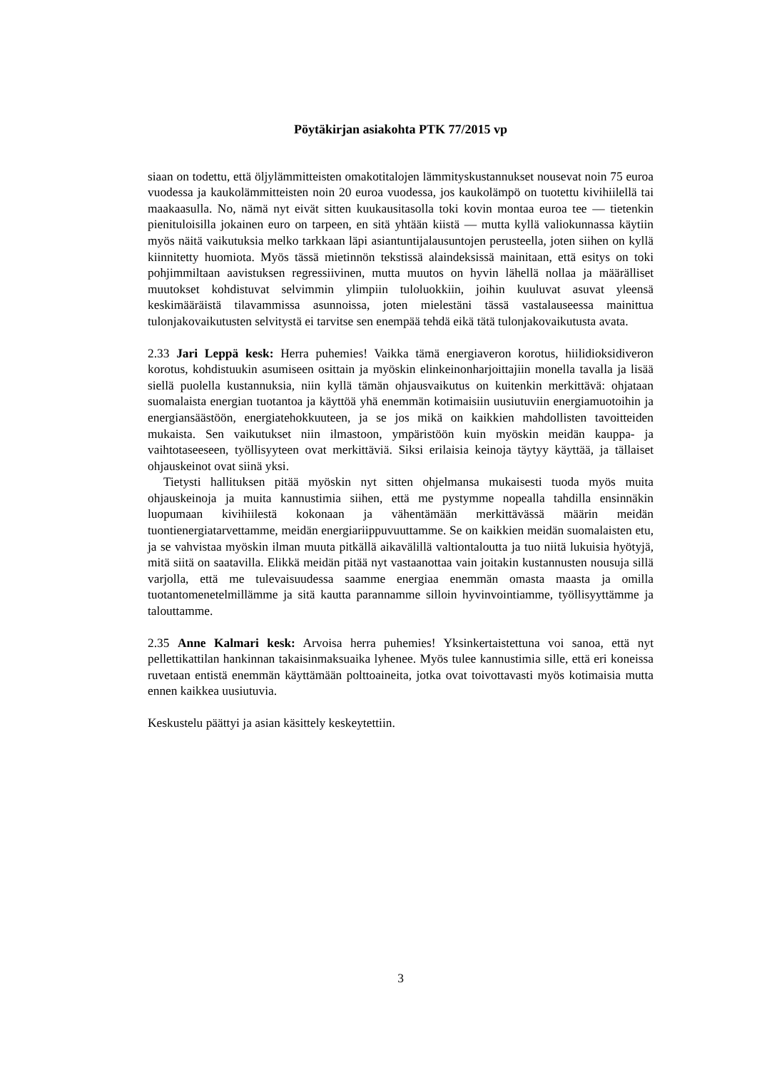Pöytäkirjan asiakohta PTK 77/2015 vp
siaan on todettu, että öljylämmitteisten omakotitalojen lämmityskustannukset nousevat noin 75 euroa vuodessa ja kaukolämmitteisten noin 20 euroa vuodessa, jos kaukolämpö on tuotettu kivihiilellä tai maakaasulla. No, nämä nyt eivät sitten kuukausitasolla toki kovin montaa euroa tee — tietenkin pienituloisilla jokainen euro on tarpeen, en sitä yhtään kiistä — mutta kyllä valiokunnassa käytiin myös näitä vaikutuksia melko tarkkaan läpi asiantuntijalausuntojen perusteella, joten siihen on kyllä kiinnitetty huomiota. Myös tässä mietinnön tekstissä alaindeksissä mainitaan, että esitys on toki pohjimmiltaan aavistuksen regressiivinen, mutta muutos on hyvin lähellä nollaa ja määrälliset muutokset kohdistuvat selvimmin ylimpiin tuloluokkiin, joihin kuuluvat asuvat yleensä keskimääräistä tilavammissa asunnoissa, joten mielestäni tässä vastalauseessa mainittua tulonjakovaikutusten selvitystä ei tarvitse sen enempää tehdä eikä tätä tulonjakovaikutusta avata.
2.33 Jari Leppä kesk: Herra puhemies! Vaikka tämä energiaveron korotus, hiilidioksidiveron korotus, kohdistuukin asumiseen osittain ja myöskin elinkeinonharjoittajiin monella tavalla ja lisää siellä puolella kustannuksia, niin kyllä tämän ohjausvaikutus on kuitenkin merkittävä: ohjataan suomalaista energian tuotantoa ja käyttöä yhä enemmän kotimaisiin uusiutuviin energiamuotoihin ja energiansäästöön, energiatehokkuuteen, ja se jos mikä on kaikkien mahdollisten tavoitteiden mukaista. Sen vaikutukset niin ilmastoon, ympäristöön kuin myöskin meidän kauppa- ja vaihtotaseeseen, työllisyyteen ovat merkittäviä. Siksi erilaisia keinoja täytyy käyttää, ja tällaiset ohjauskeinot ovat siinä yksi.
Tietysti hallituksen pitää myöskin nyt sitten ohjelmansa mukaisesti tuoda myös muita ohjauskeinoja ja muita kannustimia siihen, että me pystymme nopealla tahdilla ensinnäkin luopumaan kivihiilestä kokonaan ja vähentämään merkittävässä määrin meidän tuontienergiatarvettamme, meidän energiariippuvuuttamme. Se on kaikkien meidän suomalaisten etu, ja se vahvistaa myöskin ilman muuta pitkällä aikavälillä valtiontaloutta ja tuo niitä lukuisia hyötyjä, mitä siitä on saatavilla. Elikkä meidän pitää nyt vastaanottaa vain joitakin kustannusten nousuja sillä varjolla, että me tulevaisuudessa saamme energiaa enemmän omasta maasta ja omilla tuotantomenetelmillämme ja sitä kautta parannamme silloin hyvinvointiamme, työllisyyttämme ja talouttamme.
2.35 Anne Kalmari kesk: Arvoisa herra puhemies! Yksinkertaistettuna voi sanoa, että nyt pellettikattilan hankinnan takaisinmaksuaika lyhenee. Myös tulee kannustimia sille, että eri koneissa ruvetaan entistä enemmän käyttämään polttoaineita, jotka ovat toivottavasti myös kotimaisia mutta ennen kaikkea uusiutuvia.
Keskustelu päättyi ja asian käsittely keskeytettiin.
3